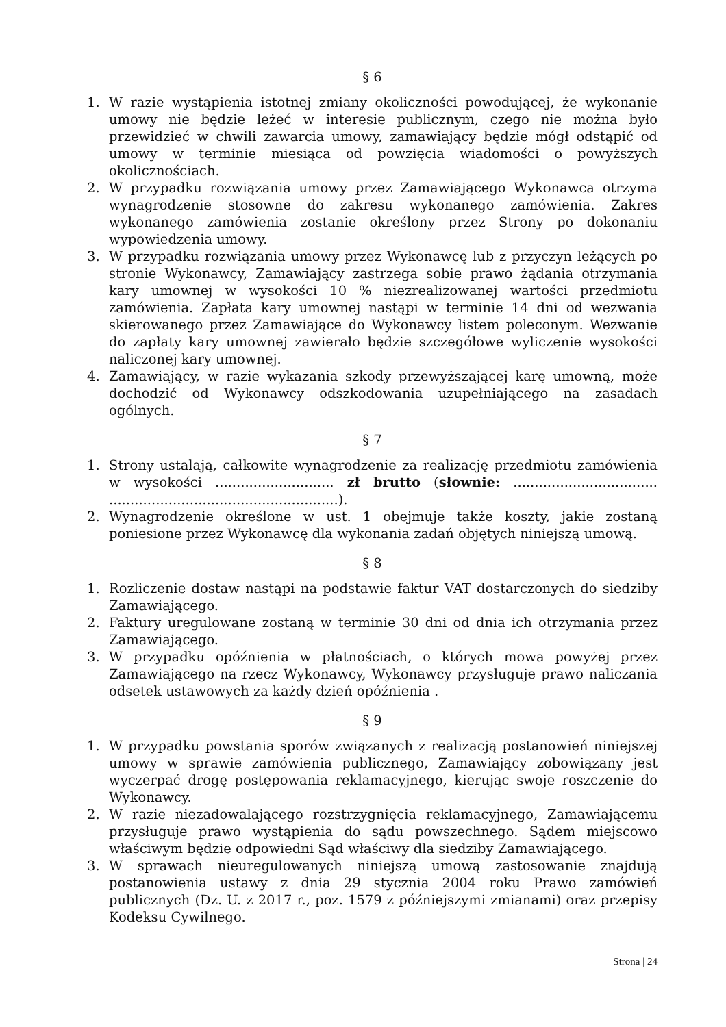§ 6
1. W razie wystąpienia istotnej zmiany okoliczności powodującej, że wykonanie umowy nie będzie leżeć w interesie publicznym, czego nie można było przewidzieć w chwili zawarcia umowy, zamawiający będzie mógł odstąpić od umowy w terminie miesiąca od powzięcia wiadomości o powyższych okolicznościach.
2. W przypadku rozwiązania umowy przez Zamawiającego Wykonawca otrzyma wynagrodzenie stosowne do zakresu wykonanego zamówienia. Zakres wykonanego zamówienia zostanie określony przez Strony po dokonaniu wypowiedzenia umowy.
3. W przypadku rozwiązania umowy przez Wykonawcę lub z przyczyn leżących po stronie Wykonawcy, Zamawiający zastrzega sobie prawo żądania otrzymania kary umownej w wysokości 10 % niezrealizowanej wartości przedmiotu zamówienia. Zapłata kary umownej nastąpi w terminie 14 dni od wezwania skierowanego przez Zamawiające do Wykonawcy listem poleconym. Wezwanie do zapłaty kary umownej zawierało będzie szczegółowe wyliczenie wysokości naliczonej kary umownej.
4. Zamawiający, w razie wykazania szkody przewyższającej karę umowną, może dochodzić od Wykonawcy odszkodowania uzupełniającego na zasadach ogólnych.
§ 7
1. Strony ustalają, całkowite wynagrodzenie za realizację przedmiotu zamówienia w wysokości ............................ zł brutto (słownie: .................................. ......................................................).
2. Wynagrodzenie określone w ust. 1 obejmuje także koszty, jakie zostaną poniesione przez Wykonawcę dla wykonania zadań objętych niniejszą umową.
§ 8
1. Rozliczenie dostaw nastąpi na podstawie faktur VAT dostarczonych do siedziby Zamawiającego.
2. Faktury uregulowane zostaną w terminie 30 dni od dnia ich otrzymania przez Zamawiającego.
3. W przypadku opóźnienia w płatnościach, o których mowa powyżej przez Zamawiającego na rzecz Wykonawcy, Wykonawcy przysługuje prawo naliczania odsetek ustawowych za każdy dzień opóźnienia .
§ 9
1. W przypadku powstania sporów związanych z realizacją postanowień niniejszej umowy w sprawie zamówienia publicznego, Zamawiający zobowiązany jest wyczerpać drogę postępowania reklamacyjnego, kierując swoje roszczenie do Wykonawcy.
2. W razie niezadowalającego rozstrzygnięcia reklamacyjnego, Zamawiającemu przysługuje prawo wystąpienia do sądu powszechnego. Sądem miejscowo właściwym będzie odpowiedni Sąd właściwy dla siedziby Zamawiającego.
3. W sprawach nieuregulowanych niniejszą umową zastosowanie znajdują postanowienia ustawy z dnia 29 stycznia 2004 roku Prawo zamówień publicznych (Dz. U. z 2017 r., poz. 1579 z późniejszymi zmianami) oraz przepisy Kodeksu Cywilnego.
Strona | 24